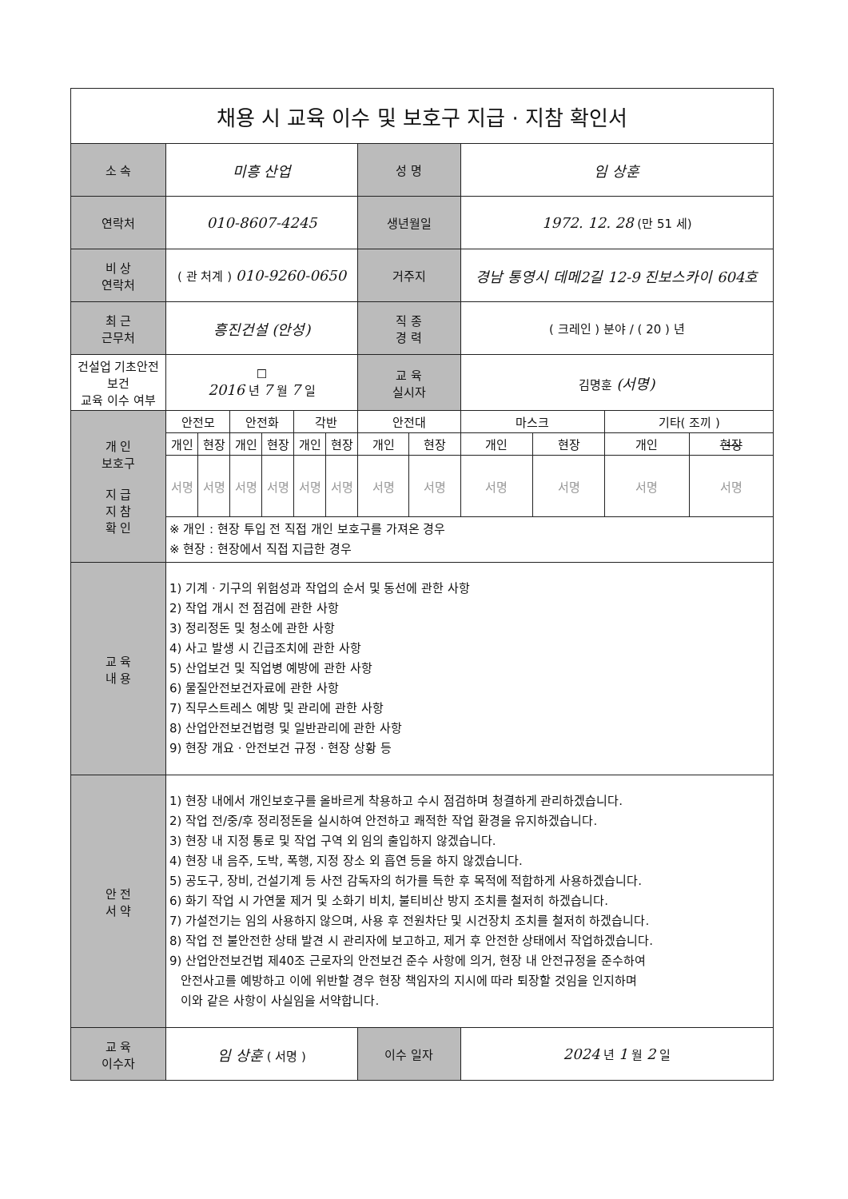| 채용 시 교육 이수 및 보호구 지급 · 지참 확인서 | | | | | | | | | | | | | |
| 소 속 | 미흥 산업 | | | | | | 성 명 | | 임 상훈 | | | | |
| 연락처 | 010-8607-4245 | | | | | | 생년월일 | | 1972. 12. 28 (만 51 세) | | | | |
| 비 상 연락처 | ( 관 처계 ) 010-9260-0650 | | | | | | 거주지 | | 경남 통영시 데메2길 12-9 진보스카이 604호 | | | | |
| 최 근 근무처 | 흥진건설 (안성) | | | | | | 직 종 경 력 | | ( 크레인 ) 분야 / ( 20 ) 년 | | | | |
| 건설업 기초안전보건 교육 이수 여부 | ☐ 2016 년 7 월 7 일 | | | | | | 교 육 실시자 | | 김명훈 (서명) | | | | |
| 개 인 보호구 지 급 지 참 확 인 | 안전모 | | 안전화 | | 각반 | | 안전대 | | 마스크 | | 기타( 조끼 ) | | |
| | 개인 | 현장 | 개인 | 현장 | 개인 | 현장 | 개인 | 현장 | 개인 | 현장 | 개인 | 현장 | |
| | 서명 | 서명 | 서명 | 서명 | 서명 | 서명 | 서명 | 서명 | 서명 | 서명 | 서명 | 서명 | |
| | ※ 개인 : 현장 투입 전 직접 개인 보호구를 가져온 경우 ※ 현장 : 현장에서 직접 지급한 경우 | | | | | | | | | | | | |
| 교 육 내 용 | 1) 기계 · 기구의 위험성과 작업의 순서 및 동선에 관한 사항 2) 작업 개시 전 점검에 관한 사항 3) 정리정돈 및 청소에 관한 사항 4) 사고 발생 시 긴급조치에 관한 사항 5) 산업보건 및 직업병 예방에 관한 사항 6) 물질안전보건자료에 관한 사항 7) 직무스트레스 예방 및 관리에 관한 사항 8) 산업안전보건법령 및 일반관리에 관한 사항 9) 현장 개요 · 안전보건 규정 · 현장 상황 등 | | | | | | | | | | | | |
| 안 전 서 약 | 1) 현장 내에서 개인보호구를 올바르게 착용하고 수시 점검하며 청결하게 관리하겠습니다. 2) 작업 전/중/후 정리정돈을 실시하여 안전하고 쾌적한 작업 환경을 유지하겠습니다. 3) 현장 내 지정 통로 및 작업 구역 외 임의 출입하지 않겠습니다. 4) 현장 내 음주, 도박, 폭행, 지정 장소 외 흡연 등을 하지 않겠습니다. 5) 공도구, 장비, 건설기계 등 사전 감독자의 허가를 득한 후 목적에 적합하게 사용하겠습니다. 6) 화기 작업 시 가연물 제거 및 소화기 비치, 불티비산 방지 조치를 철저히 하겠습니다. 7) 가설전기는 임의 사용하지 않으며, 사용 후 전원차단 및 시건장치 조치를 철저히 하겠습니다. 8) 작업 전 불안전한 상태 발견 시 관리자에 보고하고, 제거 후 안전한 상태에서 작업하겠습니다. 9) 산업안전보건법 제40조 근로자의 안전보건 준수 사항에 의거, 현장 내 안전규정을 준수하여 안전사고를 예방하고 이에 위반할 경우 현장 책임자의 지시에 따라 퇴장할 것임을 인지하며 이와 같은 사항이 사실임을 서약합니다. | | | | | | | | | | | | |
| 교 육 이수자 | 임 상훈 ( 서명 ) | | | | | | 이수 일자 | | 2024 년 1 월 2 일 | | | | |